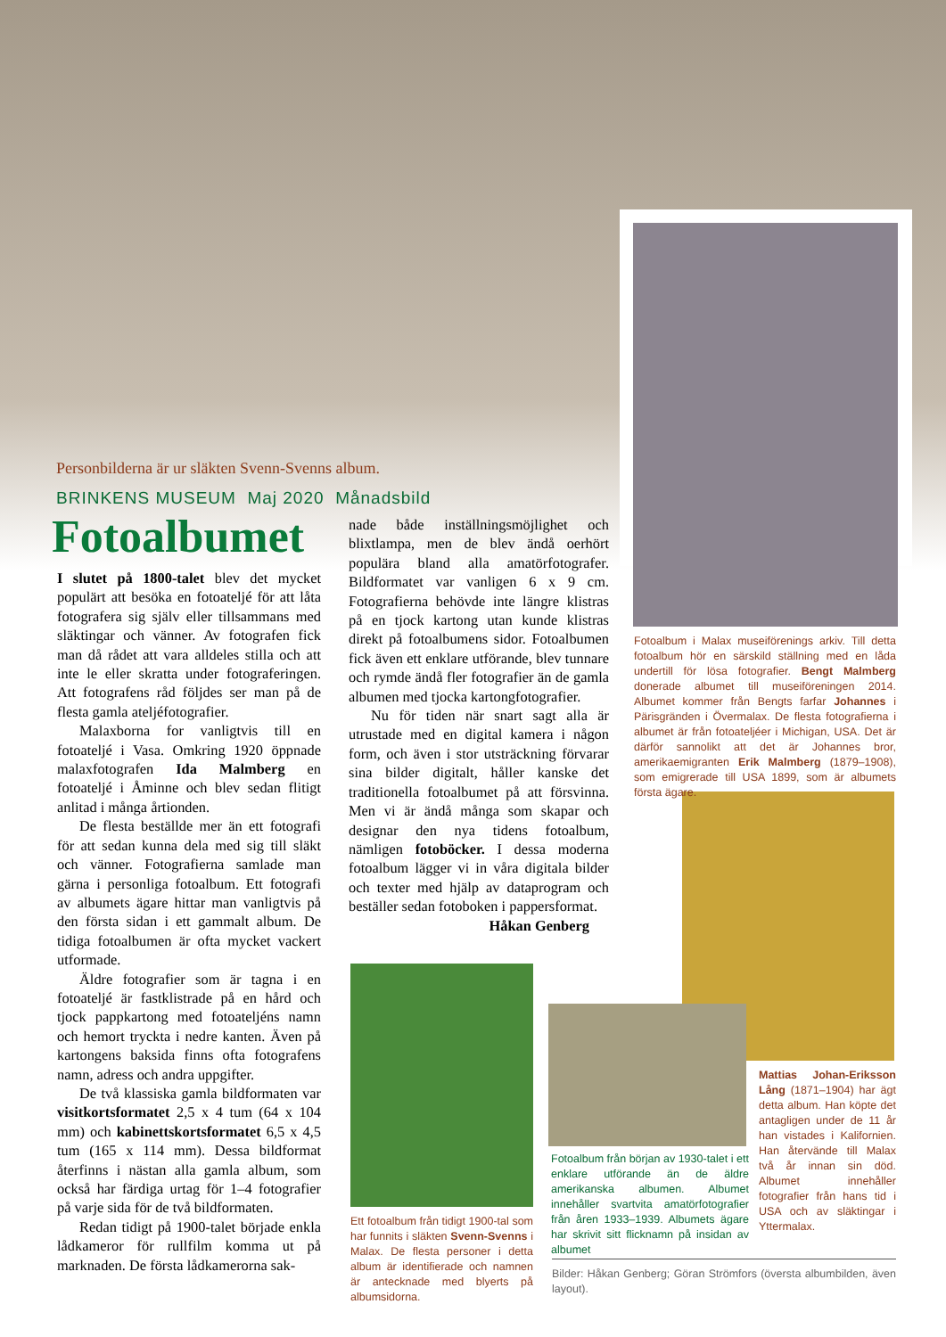Personbilderna är ur släkten Svenn-Svenns album.
BRINKENS MUSEUM Maj 2020 Månadsbild
Fotoalbumet
I slutet på 1800-talet blev det mycket populärt att besöka en fotoateljé för att låta fotografera sig själv eller tillsammans med släktingar och vänner. Av fotografen fick man då rådet att vara alldeles stilla och att inte le eller skratta under fotograferingen. Att fotografens råd följdes ser man på de flesta gamla ateljéfotografier.
Malaxborna for vanligtvis till en fotoateljé i Vasa. Omkring 1920 öppnade malaxfotografen Ida Malmberg en fotoateljé i Åminne och blev sedan flitigt anlitad i många årtionden.
De flesta beställde mer än ett fotografi för att sedan kunna dela med sig till släkt och vänner. Fotografierna samlade man gärna i personliga fotoalbum. Ett fotografi av albumets ägare hittar man vanligtvis på den första sidan i ett gammalt album. De tidiga fotoalbumen är ofta mycket vackert utformade.
Äldre fotografier som är tagna i en fotoateljé är fastklistrade på en hård och tjock pappkartong med fotoateljéns namn och hemort tryckta i nedre kanten. Även på kartongens baksida finns ofta fotografens namn, adress och andra uppgifter.
De två klassiska gamla bildformaten var visitkortsformatet 2,5 x 4 tum (64 x 104 mm) och kabinettskortsformatet 6,5 x 4,5 tum (165 x 114 mm). Dessa bildformat återfinns i nästan alla gamla album, som också har färdiga urtag för 1–4 fotografier på varje sida för de två bildformaten.
Redan tidigt på 1900-talet började enkla lådkameror för rullfilm komma ut på marknaden. De första lådkamerorna sak-
nade både inställningsmöjlighet och blixtlampa, men de blev ändå oerhört populära bland alla amatörfotografer. Bildformatet var vanligen 6 x 9 cm. Fotografierna behövde inte längre klistras på en tjock kartong utan kunde klistras direkt på fotoalbumens sidor. Fotoalbumen fick även ett enklare utförande, blev tunnare och rymde ändå fler fotografier än de gamla albumen med tjocka kartongfotografier.
Nu för tiden när snart sagt alla är utrustade med en digital kamera i någon form, och även i stor utsträckning förvarar sina bilder digitalt, håller kanske det traditionella fotoalbumet på att försvinna. Men vi är ändå många som skapar och designar den nya tidens fotoalbum, nämligen fotoböcker. I dessa moderna fotoalbum lägger vi in våra digitala bilder och texter med hjälp av dataprogram och beställer sedan fotoboken i pappersformat.
Håkan Genberg
Fotoalbum i Malax museiförenings arkiv. Till detta fotoalbum hör en särskild ställning med en låda undertill för lösa fotografier. Bengt Malmberg donerade albumet till museiföreningen 2014. Albumet kommer från Bengts farfar Johannes i Pärisgränden i Övermalax. De flesta fotografierna i albumet är från fotoateljéer i Michigan, USA. Det är därför sannolikt att det är Johannes bror, amerikaemigranten Erik Malmberg (1879–1908), som emigrerade till USA 1899, som är albumets första ägare.
Mattias Johan-Eriksson Lång (1871–1904) har ägt detta album. Han köpte det antagligen under de 11 år han vistades i Kalifornien. Han återvände till Malax två år innan sin död. Albumet innehåller fotografier från hans tid i USA och av släktingar i Yttermalax.
Fotoalbum från början av 1930-talet i ett enklare utförande än de äldre amerikanska albumen. Albumet innehåller svartvita amatörfotografier från åren 1933–1939. Albumets ägare har skrivit sitt flicknamn på insidan av albumet
Ett fotoalbum från tidigt 1900-tal som har funnits i släkten Svenn-Svenns i Malax. De flesta personer i detta album är identifierade och namnen är antecknade med blyerts på albumsidorna.
Bilder: Håkan Genberg; Göran Strömfors (översta albumbilden, även layout).